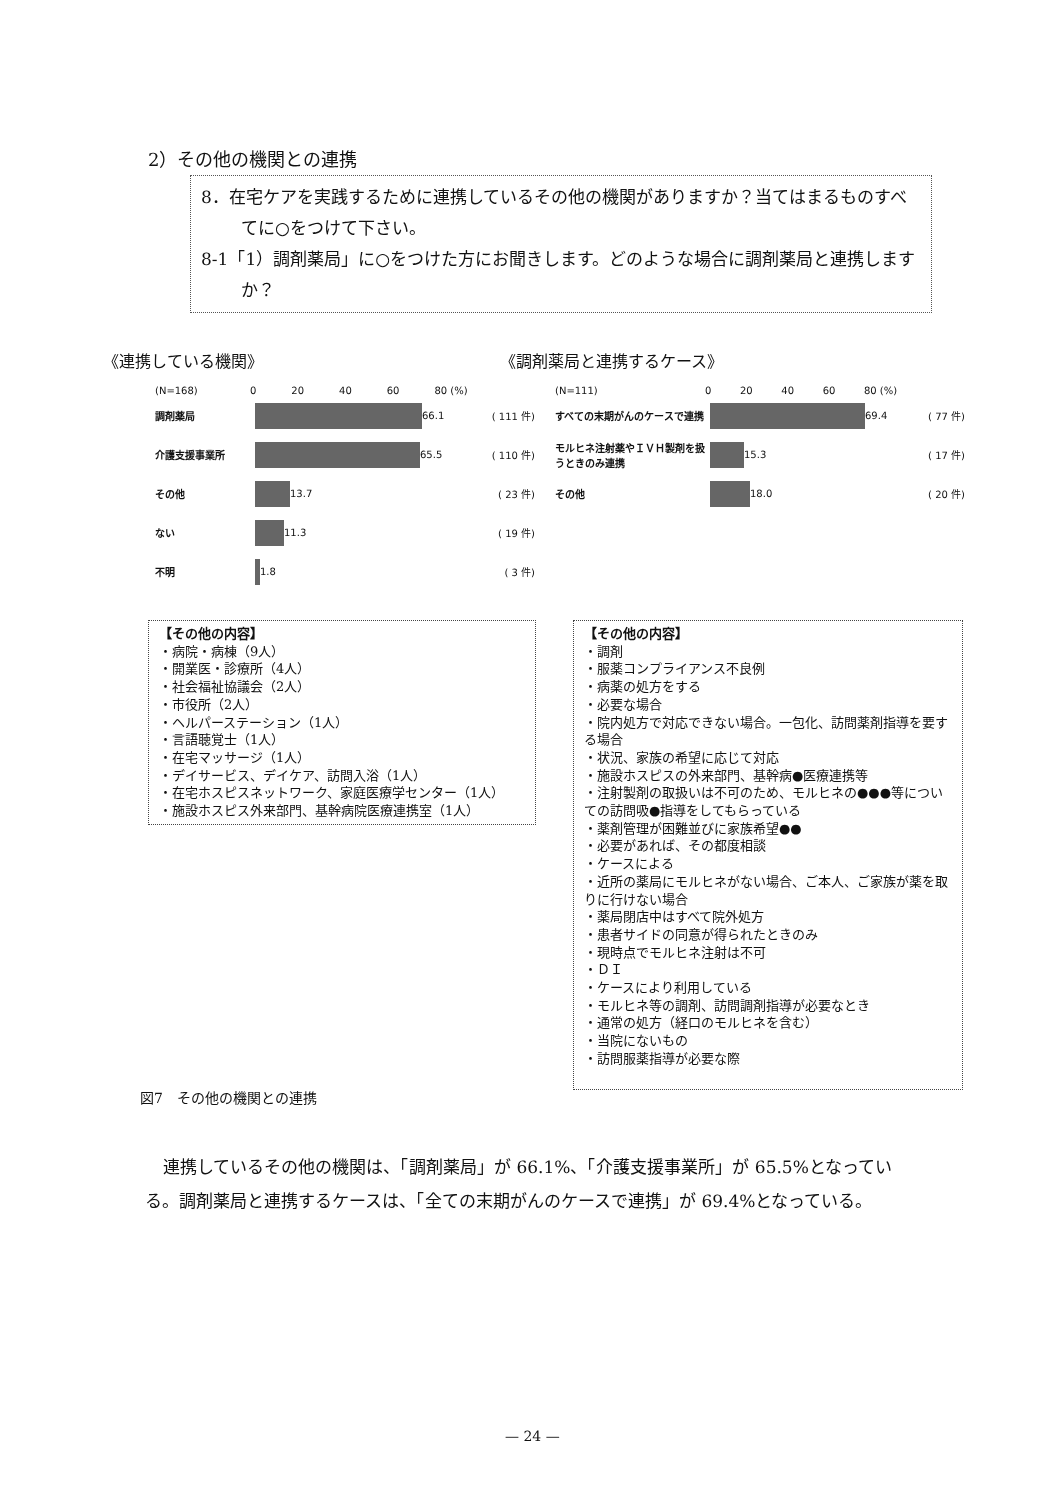2）その他の機関との連携
8．在宅ケアを実践するために連携しているその他の機関がありますか？当てはまるものすべてに○をつけて下さい。
8-1「1）調剤薬局」に○をつけた方にお聞きします。どのような場合に調剤薬局と連携しますか？
《連携している機関》 《調剤薬局と連携するケース》
(N=168) 0 20 40 60 80 (%)
調剤薬局 66.1 ( 111 件)
介護支援事業所 65.5 ( 110 件)
その他 13.7 ( 23 件)
ない 11.3 ( 19 件)
不明 1.8 ( 3 件)
(N=111) 0 20 40 60 80 (%)
すべての末期がんのケースで連携 69.4 ( 77 件)
モルヒネ注射薬やＩＶＨ製剤を扱うときのみ連携 15.3 ( 17 件)
その他 18.0 ( 20 件)
【その他の内容】
・病院・病棟（9人）
・開業医・診療所（4人）
・社会福祉協議会（2人）
・市役所（2人）
・ヘルパーステーション（1人）
・言語聴覚士（1人）
・在宅マッサージ（1人）
・デイサービス、デイケア、訪問入浴（1人）
・在宅ホスピスネットワーク、家庭医療学センター（1人）
・施設ホスピス外来部門、基幹病院医療連携室（1人）
【その他の内容】
・調剤
・服薬コンプライアンス不良例
・病薬の処方をする
・必要な場合
・院内処方で対応できない場合。一包化、訪問薬剤指導を要する場合
・状況、家族の希望に応じて対応
・施設ホスピスの外来部門、基幹病●医療連携等
・注射製剤の取扱いは不可のため、モルヒネの●●●等についての訪問吸●指導をしてもらっている
・薬剤管理が困難並びに家族希望●●
・必要があれば、その都度相談
・ケースによる
・近所の薬局にモルヒネがない場合、ご本人、ご家族が薬を取りに行けない場合
・薬局閉店中はすべて院外処方
・患者サイドの同意が得られたときのみ
・現時点でモルヒネ注射は不可
・ＤＩ
・ケースにより利用している
・モルヒネ等の調剤、訪問調剤指導が必要なとき
・通常の処方（経口のモルヒネを含む）
・当院にないもの
・訪問服薬指導が必要な際
図7　その他の機関との連携
連携しているその他の機関は、「調剤薬局」が 66.1%、「介護支援事業所」が 65.5%となっている。調剤薬局と連携するケースは、「全ての末期がんのケースで連携」が 69.4%となっている。
— 24 —